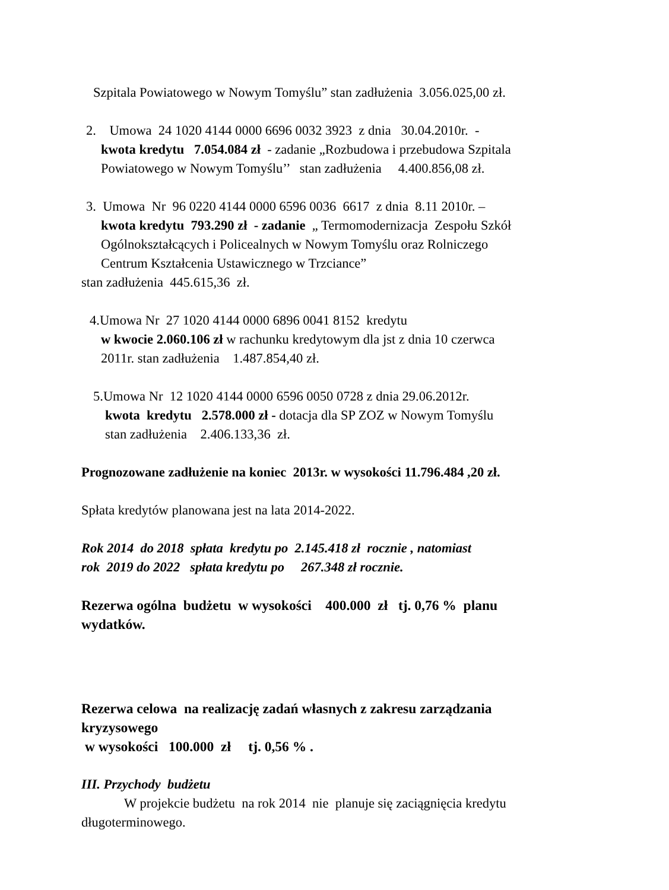Szpitala Powiatowego w Nowym Tomyślu” stan zadłużenia 3.056.025,00 zł.
2. Umowa 24 1020 4144 0000 6696 0032 3923 z dnia 30.04.2010r. -
kwota kredytu 7.054.084 zł - zadanie „Rozbudowa i przebudowa Szpitala
Powiatowego w Nowym Tomyślu’’ stan zadłużenia 4.400.856,08 zł.
3. Umowa Nr 96 0220 4144 0000 6596 0036 6617 z dnia 8.11 2010r. –
kwota kredytu 793.290 zł - zadanie „ Termomodernizacja Zespołu Szkół
Ogólnokształcących i Policealnych w Nowym Tomyślu oraz Rolniczego
Centrum Kształcenia Ustawicznego w Trzciance”
stan zadłużenia 445.615,36 zł.
4.Umowa Nr 27 1020 4144 0000 6896 0041 8152 kredytu
w kwocie 2.060.106 zł w rachunku kredytowym dla jst z dnia 10 czerwca
2011r. stan zadłużenia 1.487.854,40 zł.
5.Umowa Nr 12 1020 4144 0000 6596 0050 0728 z dnia 29.06.2012r.
kwota kredytu 2.578.000 zł - dotacja dla SP ZOZ w Nowym Tomyślu
stan zadłużenia 2.406.133,36 zł.
Prognozowane zadłużenie na koniec 2013r. w wysokości 11.796.484 ,20 zł.
Spłata kredytów planowana jest na lata 2014-2022.
Rok 2014 do 2018 spłata kredytu po 2.145.418 zł rocznie , natomiast
rok 2019 do 2022 spłata kredytu po 267.348 zł rocznie.
Rezerwa ogólna budżetu w wysokości 400.000 zł tj. 0,76 % planu
wydatków.
Rezerwa celowa na realizację zadań własnych z zakresu zarządzania
kryzysowego
w wysokości 100.000 zł tj. 0,56 % .
III. Przychody budżetu
W projekcie budżetu na rok 2014 nie planuje się zaciągnięcia kredytu
długoterminowego.